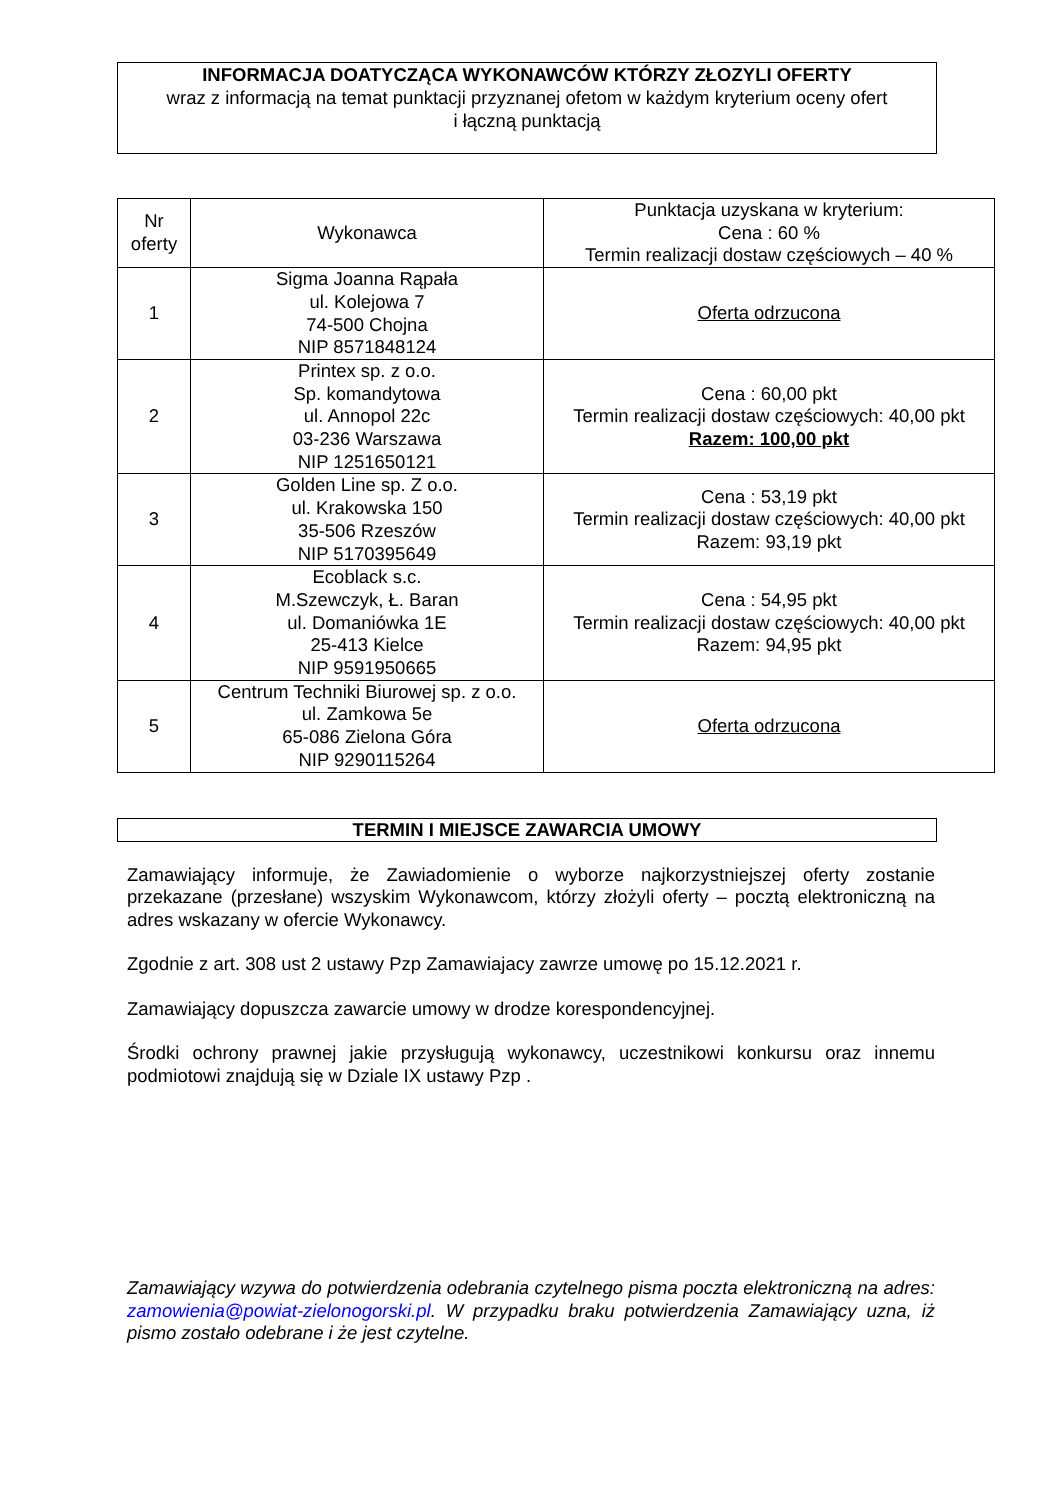INFORMACJA DOATYCZĄCA WYKONAWCÓW KTÓRZY ZŁOZYLI OFERTY
wraz z informacją na temat punktacji przyznanej ofetom w każdym kryterium oceny ofert
i łączną punktacją
| Nr oferty | Wykonawca | Punktacja uzyskana w kryterium: Cena : 60 % Termin realizacji dostaw częściowych – 40 % |
| --- | --- | --- |
| 1 | Sigma Joanna Rąpała ul. Kolejowa 7 74-500 Chojna NIP 8571848124 | Oferta odrzucona |
| 2 | Printex sp. z o.o. Sp. komandytowa ul. Annopol 22c 03-236 Warszawa NIP 1251650121 | Cena : 60,00 pkt Termin realizacji dostaw częściowych: 40,00 pkt Razem: 100,00 pkt |
| 3 | Golden Line sp. Z o.o. ul. Krakowska 150 35-506 Rzeszów NIP 5170395649 | Cena : 53,19 pkt Termin realizacji dostaw częściowych: 40,00 pkt Razem: 93,19 pkt |
| 4 | Ecoblack s.c. M.Szewczyk, Ł. Baran ul. Domaniówka 1E 25-413 Kielce NIP 9591950665 | Cena : 54,95 pkt Termin realizacji dostaw częściowych: 40,00 pkt Razem: 94,95 pkt |
| 5 | Centrum Techniki Biurowej sp. z o.o. ul. Zamkowa 5e 65-086 Zielona Góra NIP 9290115264 | Oferta odrzucona |
TERMIN I MIEJSCE ZAWARCIA UMOWY
Zamawiający informuje, że Zawiadomienie o wyborze najkorzystniejszej oferty zostanie przekazane (przesłane) wszyskim Wykonawcom, którzy złożyli oferty – pocztą elektroniczną na adres wskazany w ofercie Wykonawcy.
Zgodnie z art. 308 ust 2 ustawy Pzp Zamawiajacy zawrze umowę po 15.12.2021 r.
Zamawiający dopuszcza zawarcie umowy w drodze korespondencyjnej.
Środki ochrony prawnej jakie przysługują wykonawcy, uczestnikowi konkursu oraz innemu podmiotowi znajdują się w Dziale IX ustawy Pzp .
Zamawiający wzywa do potwierdzenia odebrania czytelnego pisma poczta elektroniczną na adres: zamowienia@powiat-zielonogorski.pl. W przypadku braku potwierdzenia Zamawiający uzna, iż pismo zostało odebrane i że jest czytelne.